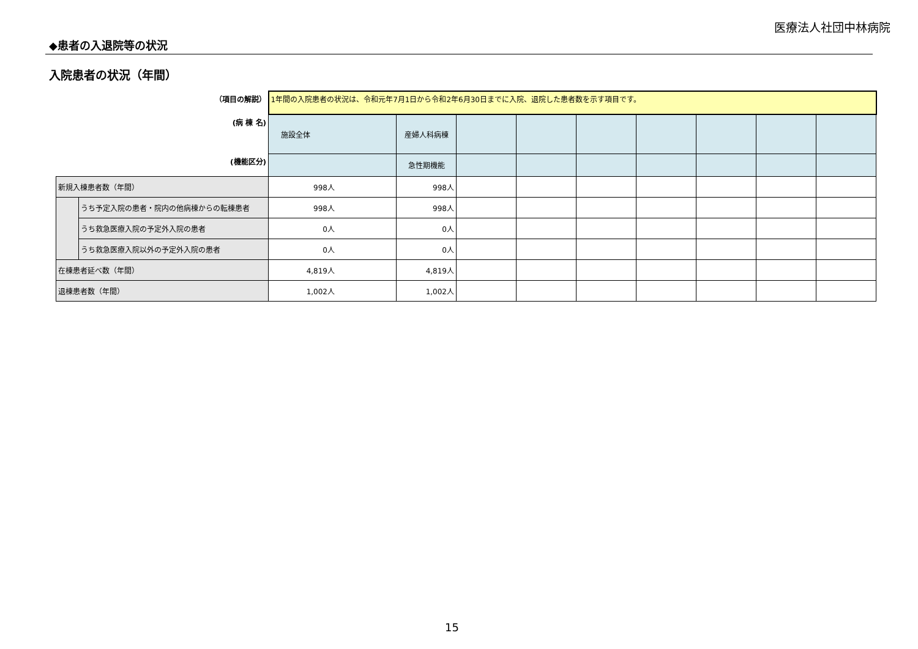医療法人社団中林病院
◆患者の入退院等の状況
入院患者の状況（年間）
| （項目の解説） | | 1年間の入院患者の状況は、令和元年7月1日から令和2年6月30日までに入院、退院した患者数を示す項目です。 | | | | | | | | |
| (病 棟 名) | | 施設全体 | 産婦人科病棟 | | | | | | | |
| (機能区分) | | | 急性期機能 | | | | | | | |
| 新規入棟患者数（年間） | | 998人 | 998人 | | | | | | | |
| | うち予定入院の患者・院内の他病棟からの転棟患者 | 998人 | 998人 | | | | | | | |
| | うち救急医療入院の予定外入院の患者 | 0人 | 0人 | | | | | | | |
| | うち救急医療入院以外の予定外入院の患者 | 0人 | 0人 | | | | | | | |
| 在棟患者延べ数（年間） | | 4,819人 | 4,819人 | | | | | | | |
| 退棟患者数（年間） | | 1,002人 | 1,002人 | | | | | | | |
15